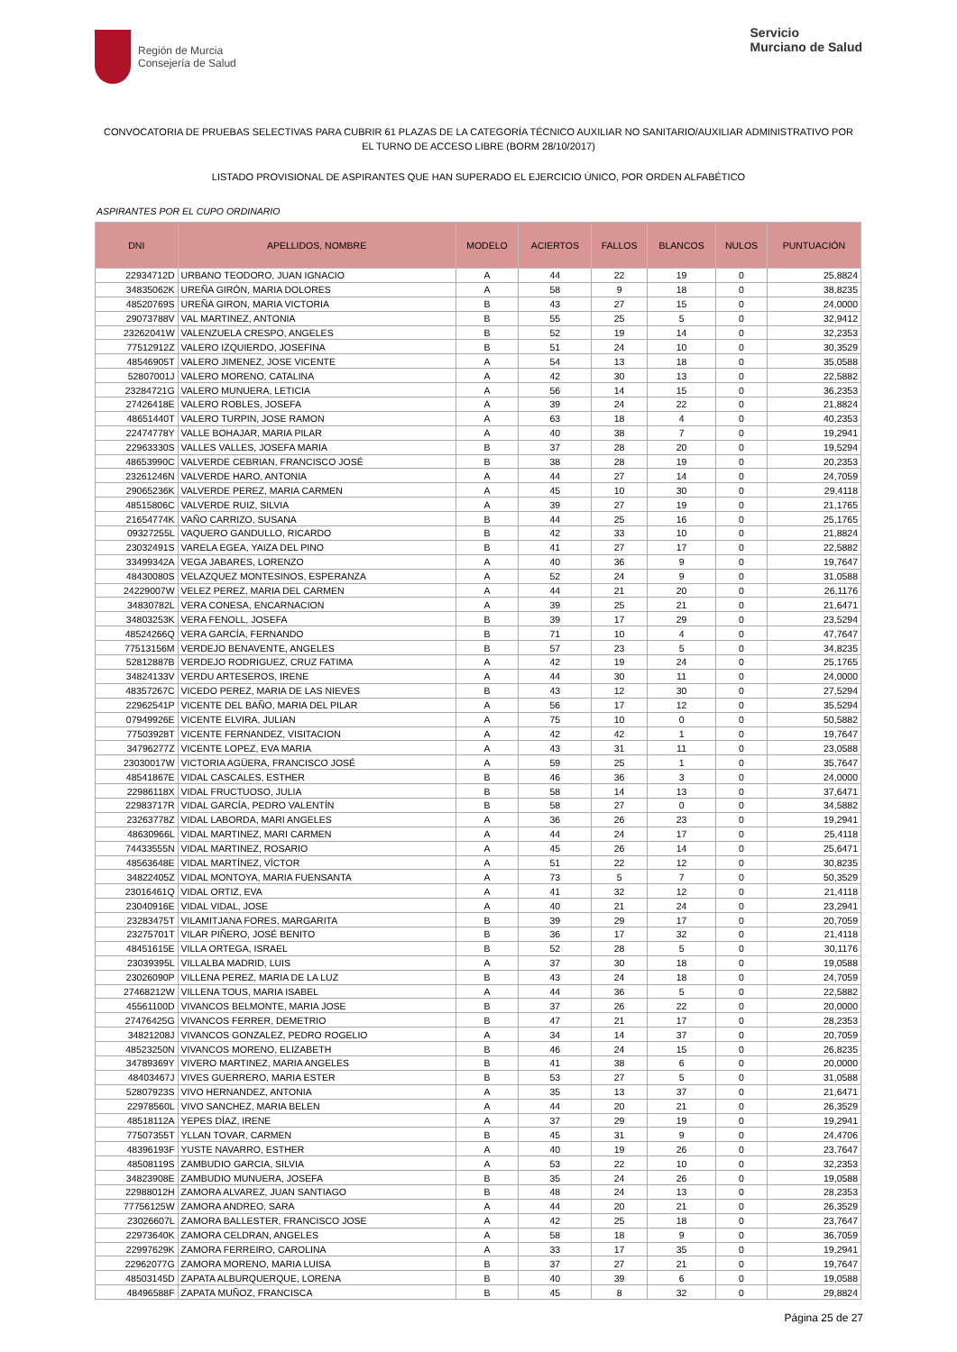Región de Murcia
Consejería de Salud
Servicio
Murciano de Salud
CONVOCATORIA DE PRUEBAS SELECTIVAS PARA CUBRIR 61 PLAZAS DE LA CATEGORÍA TÉCNICO AUXILIAR NO SANITARIO/AUXILIAR ADMINISTRATIVO POR EL TURNO DE ACCESO LIBRE (BORM 28/10/2017)
LISTADO PROVISIONAL DE ASPIRANTES QUE HAN SUPERADO EL EJERCICIO ÚNICO, POR ORDEN ALFABÉTICO
ASPIRANTES POR EL CUPO ORDINARIO
| DNI | APELLIDOS, NOMBRE | MODELO | ACIERTOS | FALLOS | BLANCOS | NULOS | PUNTUACIÓN |
| --- | --- | --- | --- | --- | --- | --- | --- |
| 22934712D | URBANO TEODORO, JUAN IGNACIO | A | 44 | 22 | 19 | 0 | 25,8824 |
| 34835062K | UREÑA GIRÓN, MARIA DOLORES | A | 58 | 9 | 18 | 0 | 38,8235 |
| 48520769S | UREÑA GIRON, MARIA VICTORIA | B | 43 | 27 | 15 | 0 | 24,0000 |
| 29073788V | VAL MARTINEZ, ANTONIA | B | 55 | 25 | 5 | 0 | 32,9412 |
| 23262041W | VALENZUELA CRESPO, ANGELES | B | 52 | 19 | 14 | 0 | 32,2353 |
| 77512912Z | VALERO IZQUIERDO, JOSEFINA | B | 51 | 24 | 10 | 0 | 30,3529 |
| 48546905T | VALERO JIMENEZ, JOSE VICENTE | A | 54 | 13 | 18 | 0 | 35,0588 |
| 52807001J | VALERO MORENO, CATALINA | A | 42 | 30 | 13 | 0 | 22,5882 |
| 23284721G | VALERO MUNUERA, LETICIA | A | 56 | 14 | 15 | 0 | 36,2353 |
| 27426418E | VALERO ROBLES, JOSEFA | A | 39 | 24 | 22 | 0 | 21,8824 |
| 48651440T | VALERO TURPIN, JOSE RAMON | A | 63 | 18 | 4 | 0 | 40,2353 |
| 22474778Y | VALLE BOHAJAR, MARIA PILAR | A | 40 | 38 | 7 | 0 | 19,2941 |
| 22963330S | VALLES VALLES, JOSEFA MARIA | B | 37 | 28 | 20 | 0 | 19,5294 |
| 48653990C | VALVERDE CEBRIAN, FRANCISCO JOSÉ | B | 38 | 28 | 19 | 0 | 20,2353 |
| 23261246N | VALVERDE HARO, ANTONIA | A | 44 | 27 | 14 | 0 | 24,7059 |
| 29065236K | VALVERDE PEREZ, MARIA CARMEN | A | 45 | 10 | 30 | 0 | 29,4118 |
| 48515806C | VALVERDE RUIZ, SILVIA | A | 39 | 27 | 19 | 0 | 21,1765 |
| 21654774K | VAÑO CARRIZO, SUSANA | B | 44 | 25 | 16 | 0 | 25,1765 |
| 09327255L | VAQUERO GANDULLO, RICARDO | B | 42 | 33 | 10 | 0 | 21,8824 |
| 23032491S | VARELA EGEA, YAIZA DEL PINO | B | 41 | 27 | 17 | 0 | 22,5882 |
| 33499342A | VEGA JABARES, LORENZO | A | 40 | 36 | 9 | 0 | 19,7647 |
| 48430080S | VELAZQUEZ MONTESINOS, ESPERANZA | A | 52 | 24 | 9 | 0 | 31,0588 |
| 24229007W | VELEZ PEREZ, MARIA DEL CARMEN | A | 44 | 21 | 20 | 0 | 26,1176 |
| 34830782L | VERA CONESA, ENCARNACION | A | 39 | 25 | 21 | 0 | 21,6471 |
| 34803253K | VERA FENOLL, JOSEFA | B | 39 | 17 | 29 | 0 | 23,5294 |
| 48524266Q | VERA GARCÍA, FERNANDO | B | 71 | 10 | 4 | 0 | 47,7647 |
| 77513156M | VERDEJO BENAVENTE, ANGELES | B | 57 | 23 | 5 | 0 | 34,8235 |
| 52812887B | VERDEJO RODRIGUEZ, CRUZ FATIMA | A | 42 | 19 | 24 | 0 | 25,1765 |
| 34824133V | VERDU ARTESEROS, IRENE | A | 44 | 30 | 11 | 0 | 24,0000 |
| 48357267C | VICEDO PEREZ, MARIA DE LAS NIEVES | B | 43 | 12 | 30 | 0 | 27,5294 |
| 22962541P | VICENTE DEL BAÑO, MARIA DEL PILAR | A | 56 | 17 | 12 | 0 | 35,5294 |
| 07949926E | VICENTE ELVIRA, JULIAN | A | 75 | 10 | 0 | 0 | 50,5882 |
| 77503928T | VICENTE FERNANDEZ, VISITACION | A | 42 | 42 | 1 | 0 | 19,7647 |
| 34796277Z | VICENTE LOPEZ, EVA MARIA | A | 43 | 31 | 11 | 0 | 23,0588 |
| 23030017W | VICTORIA AGÜERA, FRANCISCO JOSÉ | A | 59 | 25 | 1 | 0 | 35,7647 |
| 48541867E | VIDAL CASCALES, ESTHER | B | 46 | 36 | 3 | 0 | 24,0000 |
| 22986118X | VIDAL FRUCTUOSO, JULIA | B | 58 | 14 | 13 | 0 | 37,6471 |
| 22983717R | VIDAL GARCÍA, PEDRO VALENTÍN | B | 58 | 27 | 0 | 0 | 34,5882 |
| 23263778Z | VIDAL LABORDA, MARI ANGELES | A | 36 | 26 | 23 | 0 | 19,2941 |
| 48630966L | VIDAL MARTINEZ, MARI CARMEN | A | 44 | 24 | 17 | 0 | 25,4118 |
| 74433555N | VIDAL MARTINEZ, ROSARIO | A | 45 | 26 | 14 | 0 | 25,6471 |
| 48563648E | VIDAL MARTÍNEZ, VÍCTOR | A | 51 | 22 | 12 | 0 | 30,8235 |
| 34822405Z | VIDAL MONTOYA, MARIA FUENSANTA | A | 73 | 5 | 7 | 0 | 50,3529 |
| 23016461Q | VIDAL ORTIZ, EVA | A | 41 | 32 | 12 | 0 | 21,4118 |
| 23040916E | VIDAL VIDAL, JOSE | A | 40 | 21 | 24 | 0 | 23,2941 |
| 23283475T | VILAMITJANA FORES, MARGARITA | B | 39 | 29 | 17 | 0 | 20,7059 |
| 23275701T | VILAR PIÑERO, JOSÉ BENITO | B | 36 | 17 | 32 | 0 | 21,4118 |
| 48451615E | VILLA ORTEGA, ISRAEL | B | 52 | 28 | 5 | 0 | 30,1176 |
| 23039395L | VILLALBA MADRID, LUIS | A | 37 | 30 | 18 | 0 | 19,0588 |
| 23026090P | VILLENA PEREZ, MARIA DE LA LUZ | B | 43 | 24 | 18 | 0 | 24,7059 |
| 27468212W | VILLENA TOUS, MARIA ISABEL | A | 44 | 36 | 5 | 0 | 22,5882 |
| 45561100D | VIVANCOS BELMONTE, MARIA JOSE | B | 37 | 26 | 22 | 0 | 20,0000 |
| 27476425G | VIVANCOS FERRER, DEMETRIO | B | 47 | 21 | 17 | 0 | 28,2353 |
| 34821208J | VIVANCOS GONZALEZ, PEDRO ROGELIO | A | 34 | 14 | 37 | 0 | 20,7059 |
| 48523250N | VIVANCOS MORENO, ELIZABETH | B | 46 | 24 | 15 | 0 | 26,8235 |
| 34789369Y | VIVERO MARTINEZ, MARIA ANGELES | B | 41 | 38 | 6 | 0 | 20,0000 |
| 48403467J | VIVES GUERRERO, MARIA ESTER | B | 53 | 27 | 5 | 0 | 31,0588 |
| 52807923S | VIVO HERNANDEZ, ANTONIA | A | 35 | 13 | 37 | 0 | 21,6471 |
| 22978560L | VIVO SANCHEZ, MARIA BELEN | A | 44 | 20 | 21 | 0 | 26,3529 |
| 48518112A | YEPES DÍAZ, IRENE | A | 37 | 29 | 19 | 0 | 19,2941 |
| 77507355T | YLLAN TOVAR, CARMEN | B | 45 | 31 | 9 | 0 | 24,4706 |
| 48396193F | YUSTE NAVARRO, ESTHER | A | 40 | 19 | 26 | 0 | 23,7647 |
| 48508119S | ZAMBUDIO GARCIA, SILVIA | A | 53 | 22 | 10 | 0 | 32,2353 |
| 34823908E | ZAMBUDIO MUNUERA, JOSEFA | B | 35 | 24 | 26 | 0 | 19,0588 |
| 22988012H | ZAMORA ALVAREZ, JUAN SANTIAGO | B | 48 | 24 | 13 | 0 | 28,2353 |
| 77756125W | ZAMORA ANDREO, SARA | A | 44 | 20 | 21 | 0 | 26,3529 |
| 23026607L | ZAMORA BALLESTER, FRANCISCO JOSE | A | 42 | 25 | 18 | 0 | 23,7647 |
| 22973640K | ZAMORA CELDRAN, ANGELES | A | 58 | 18 | 9 | 0 | 36,7059 |
| 22997629K | ZAMORA FERREIRO, CAROLINA | A | 33 | 17 | 35 | 0 | 19,2941 |
| 22962077G | ZAMORA MORENO, MARIA LUISA | B | 37 | 27 | 21 | 0 | 19,7647 |
| 48503145D | ZAPATA ALBURQUERQUE, LORENA | B | 40 | 39 | 6 | 0 | 19,0588 |
| 48496588F | ZAPATA MUÑOZ, FRANCISCA | B | 45 | 8 | 32 | 0 | 29,8824 |
Página 25 de 27